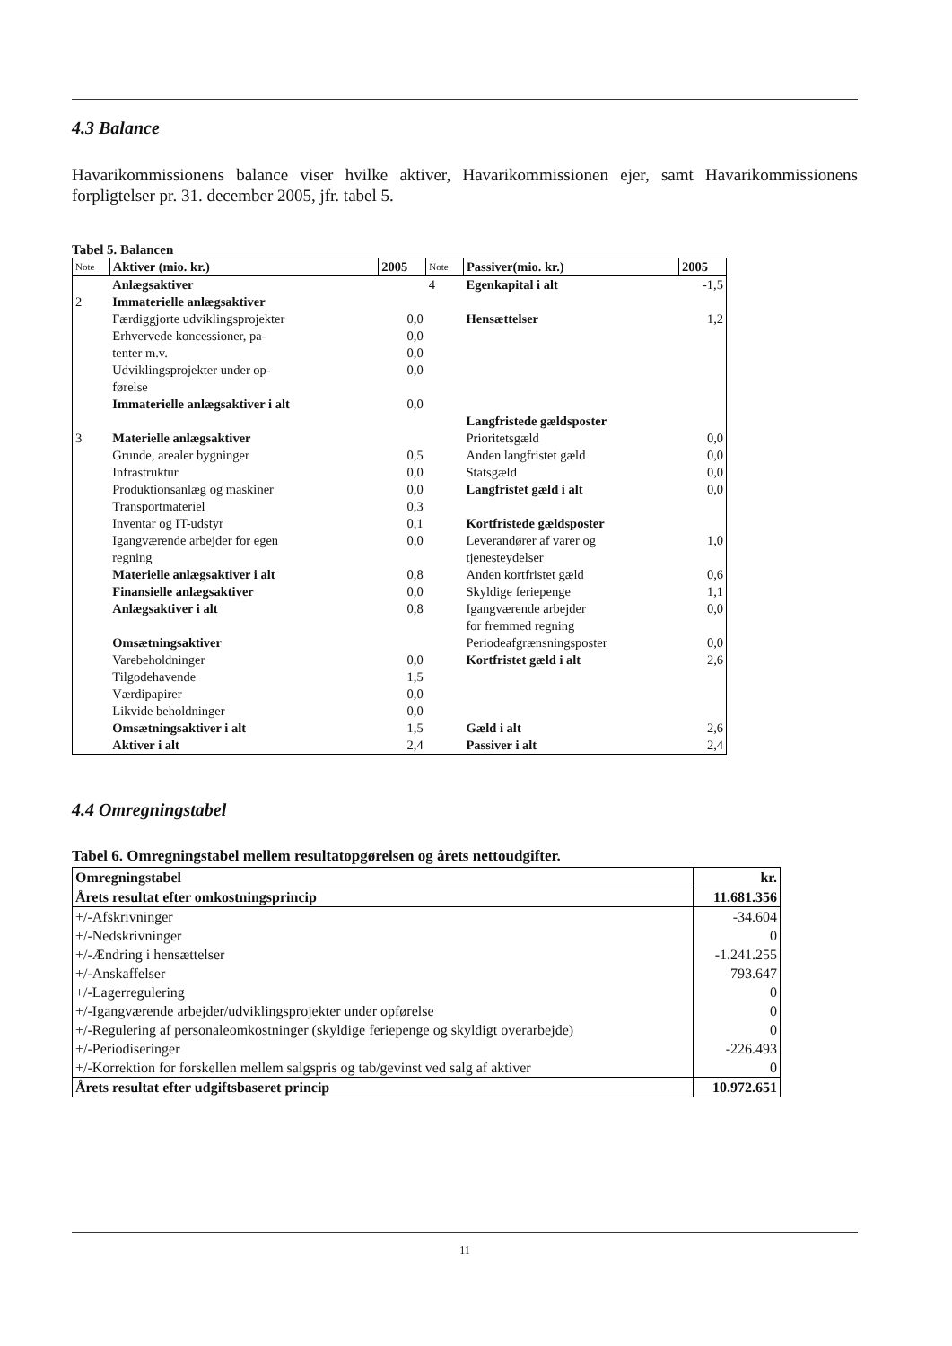4.3 Balance
Havarikommissionens balance viser hvilke aktiver, Havarikommissionen ejer, samt Havarikommissionens forpligtelser pr. 31. december 2005, jfr. tabel 5.
Tabel 5. Balancen
| Note | Aktiver (mio. kr.) | 2005 | Note | Passiver(mio. kr.) | 2005 |
| --- | --- | --- | --- | --- | --- |
| | Anlægsaktiver | | 4 | Egenkapital i alt | -1,5 |
| 2 | Immaterielle anlægsaktiver | | | | |
| | Færdiggjorte udviklingsprojekter | 0,0 | | Hensættelser | 1,2 |
| | Erhvervede koncessioner, pa- | 0,0 | | | |
| | tenter m.v. | 0,0 | | | |
| | Udviklingsprojekter under op- førelse | 0,0 | | | |
| | Immaterielle anlægsaktiver i alt | 0,0 | | | |
| | | | | Langfristede gældsposter | |
| 3 | Materielle anlægsaktiver | | | Prioritetsgæld | 0,0 |
| | Grunde, arealer bygninger | 0,5 | | Anden langfristet gæld | 0,0 |
| | Infrastruktur | 0,0 | | Statsgæld | 0,0 |
| | Produktionsanlæg og maskiner | 0,0 | | Langfristet gæld i alt | 0,0 |
| | Transportmateriel | 0,3 | | | |
| | Inventar og IT-udstyr | 0,1 | | Kortfristede gældsposter | |
| | Igangværende arbejder for egen regning | 0,0 | | Leverandører af varer og tjenesteydelser | 1,0 |
| | Materielle anlægsaktiver i alt | 0,8 | | Anden kortfristet gæld | 0,6 |
| | Finansielle anlægsaktiver | 0,0 | | Skyldige feriepenge | 1,1 |
| | Anlægsaktiver i alt | 0,8 | | Igangværende arbejder for fremmed regning | 0,0 |
| | Omsætningsaktiver | | | Periodeafgrænsningsposter | 0,0 |
| | Varebeholdninger | 0,0 | | Kortfristet gæld i alt | 2,6 |
| | Tilgodehavende | 1,5 | | | |
| | Værdipapirer | 0,0 | | | |
| | Likvide beholdninger | 0,0 | | | |
| | Omsætningsaktiver i alt | 1,5 | | Gæld i alt | 2,6 |
| | Aktiver i alt | 2,4 | | Passiver i alt | 2,4 |
4.4 Omregningstabel
Tabel 6. Omregningstabel mellem resultatopgørelsen og årets nettoudgifter.
| Omregningstabel | kr. |
| Årets resultat efter omkostningsprincip | 11.681.356 |
| +/-Afskrivninger | -34.604 |
| +/-Nedskrivninger | 0 |
| +/-Ændring i hensættelser | -1.241.255 |
| +/-Anskaffelser | 793.647 |
| +/-Lagerregulering | 0 |
| +/-Igangværende arbejder/udviklingsprojekter under opførelse | 0 |
| +/-Regulering af personaleomkostninger (skyldige feriepenge og skyldigt overarbejde) | 0 |
| +/-Periodiseringer | -226.493 |
| +/-Korrektion for forskellen mellem salgspris og tab/gevinst ved salg af aktiver | 0 |
| Årets resultat efter udgiftsbaseret princip | 10.972.651 |
11